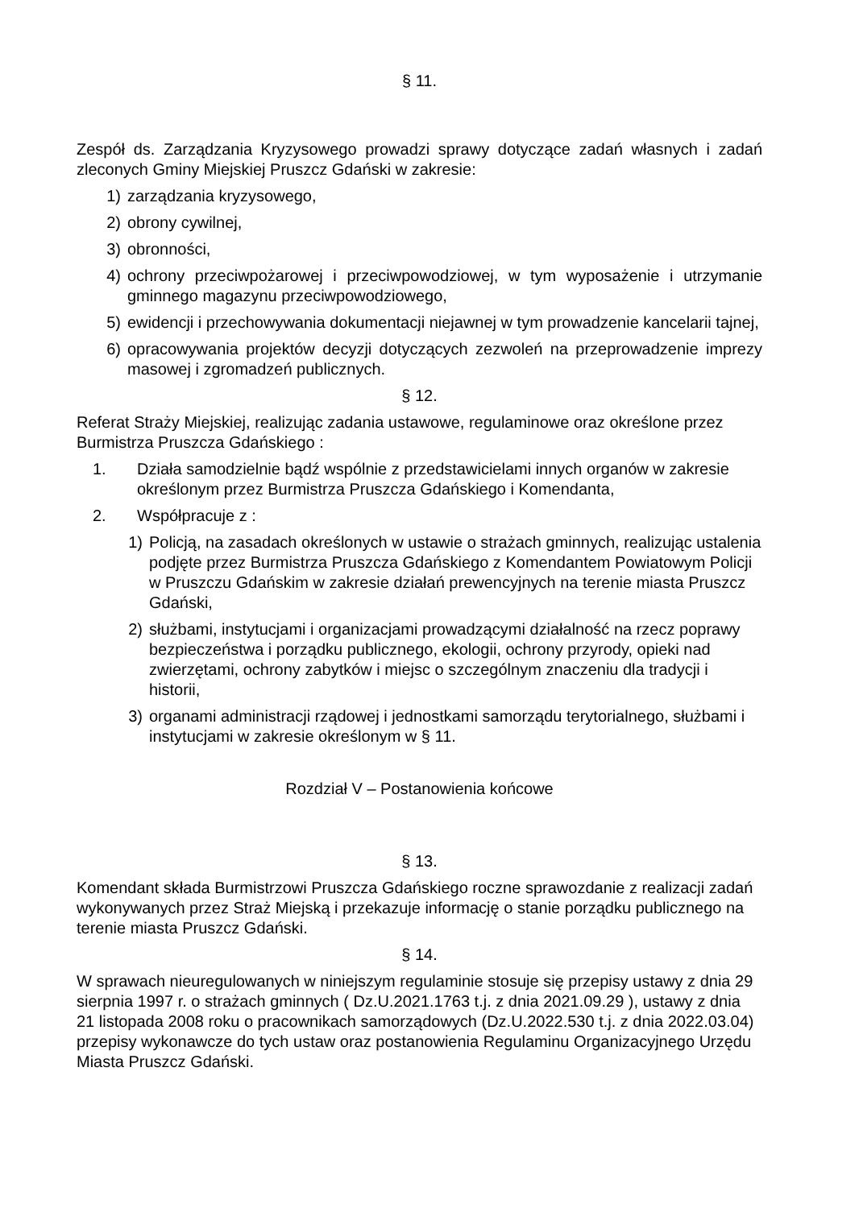§ 11.
Zespół ds. Zarządzania Kryzysowego prowadzi sprawy dotyczące zadań własnych i zadań zleconych Gminy Miejskiej Pruszcz Gdański w zakresie:
1) zarządzania kryzysowego,
2) obrony cywilnej,
3) obronności,
4) ochrony przeciwpożarowej i przeciwpowodziowej, w tym wyposażenie i utrzymanie gminnego magazynu przeciwpowodziowego,
5) ewidencji i przechowywania dokumentacji niejawnej w tym prowadzenie kancelarii tajnej,
6) opracowywania projektów decyzji dotyczących zezwoleń na przeprowadzenie imprezy masowej i zgromadzeń publicznych.
§ 12.
Referat Straży Miejskiej, realizując zadania ustawowe, regulaminowe oraz określone przez Burmistrza Pruszcza Gdańskiego :
1. Działa samodzielnie bądź wspólnie z przedstawicielami innych organów w zakresie określonym przez Burmistrza Pruszcza Gdańskiego i Komendanta,
2. Współpracuje z :
1) Policją, na zasadach określonych w ustawie o strażach gminnych, realizując ustalenia podjęte przez Burmistrza Pruszcza Gdańskiego z Komendantem Powiatowym Policji w Pruszczu Gdańskim w zakresie działań prewencyjnych na terenie miasta Pruszcz Gdański,
2) służbami, instytucjami i organizacjami prowadzącymi działalność na rzecz poprawy bezpieczeństwa i porządku publicznego, ekologii, ochrony przyrody, opieki nad zwierzętami, ochrony zabytków i miejsc o szczególnym znaczeniu dla tradycji i historii,
3) organami administracji rządowej i jednostkami samorządu terytorialnego, służbami i instytucjami w zakresie określonym w § 11.
Rozdział V – Postanowienia końcowe
§ 13.
Komendant składa Burmistrzowi Pruszcza Gdańskiego roczne sprawozdanie z realizacji zadań wykonywanych przez Straż Miejską i przekazuje informację o stanie porządku publicznego na terenie miasta Pruszcz Gdański.
§ 14.
W sprawach nieuregulowanych w niniejszym regulaminie stosuje się przepisy ustawy z dnia 29 sierpnia 1997 r. o strażach gminnych ( Dz.U.2021.1763 t.j. z dnia 2021.09.29 ), ustawy z dnia 21 listopada 2008 roku o pracownikach samorządowych (Dz.U.2022.530 t.j. z dnia 2022.03.04) przepisy wykonawcze do tych ustaw oraz postanowienia Regulaminu Organizacyjnego Urzędu Miasta Pruszcz Gdański.